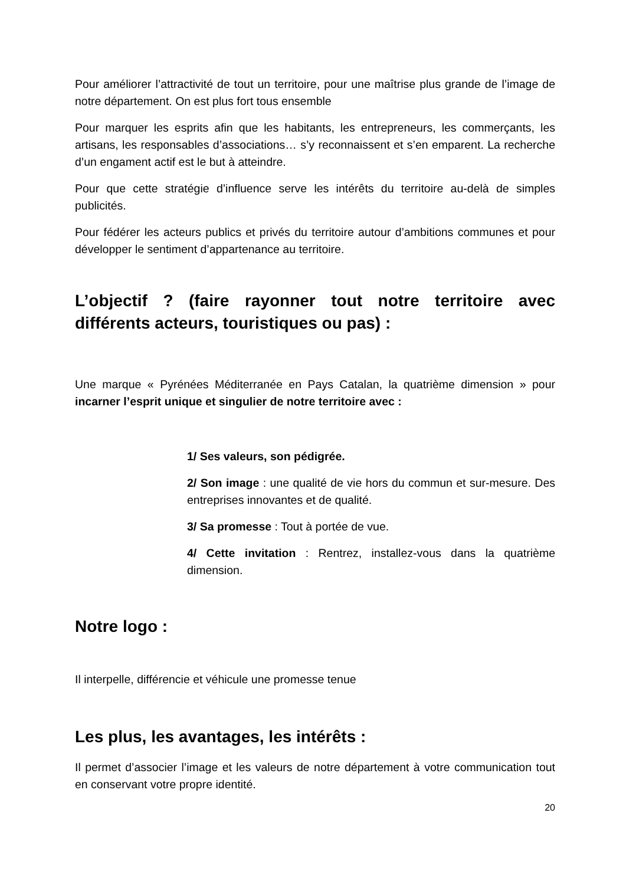Pour améliorer l’attractivité de tout un territoire, pour une maîtrise plus grande de l’image de notre département. On est plus fort tous ensemble
Pour marquer les esprits afin que les habitants, les entrepreneurs, les commerçants, les artisans, les responsables d’associations… s’y reconnaissent et s’en emparent. La recherche d’un engament actif est le but à atteindre.
Pour que cette stratégie d’influence serve les intérêts du territoire au-delà de simples publicités.
Pour fédérer les acteurs publics et privés du territoire autour d’ambitions communes et pour développer le sentiment d’appartenance au territoire.
L’objectif ? (faire rayonner tout notre territoire avec différents acteurs, touristiques ou pas) :
Une marque « Pyrénées Méditerranée en Pays Catalan, la quatrième dimension » pour incarner l’esprit unique et singulier de notre territoire avec :
1/ Ses valeurs, son pédigrée.
2/ Son image : une qualité de vie hors du commun et sur-mesure. Des entreprises innovantes et de qualité.
3/ Sa promesse : Tout à portée de vue.
4/ Cette invitation : Rentrez, installez-vous dans la quatrième dimension.
Notre logo :
Il interpelle, différencie et véhicule une promesse tenue
Les plus, les avantages, les intérêts :
Il permet d’associer l’image et les valeurs de notre département à votre communication tout en conservant votre propre identité.
20